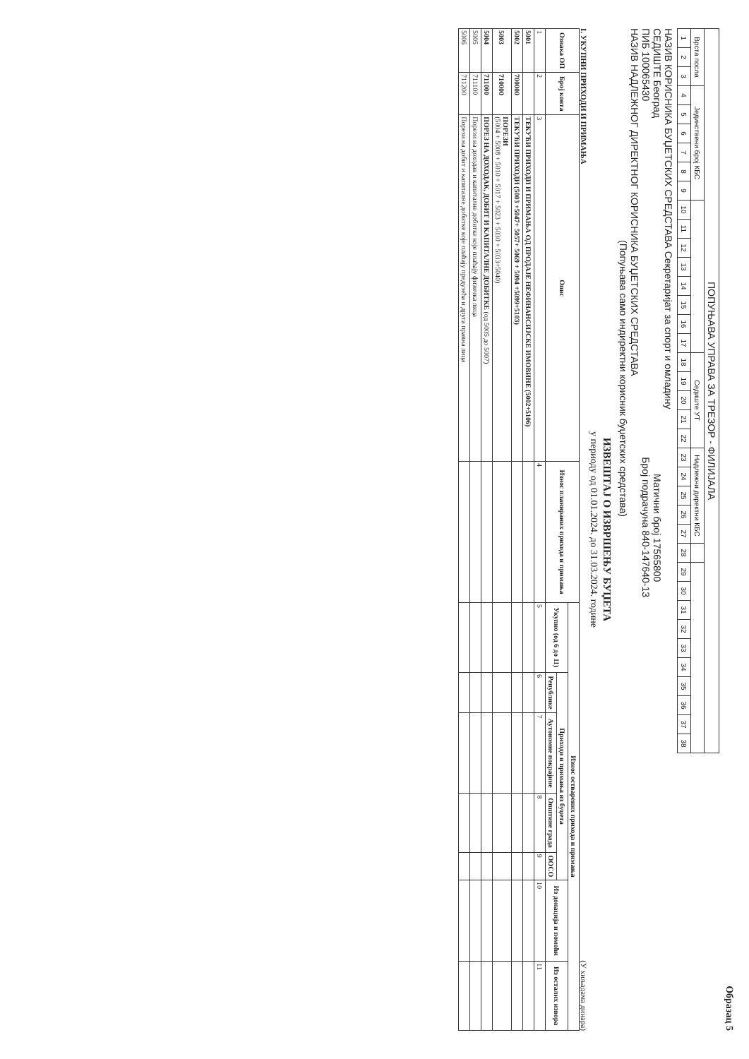Образац 5
| ПОПУЊАВА УПРАВА ЗА ТРЕЗОР - ФИЛИЈАЛА | | | | | | | | | | | | | | | | | | | | | | | | | | | | | | | | | | | | | |
| Врста посла | | | Јединствени број КБС | | | | | | | | | | | | | | Седиште УТ | | | | | Надлежни директни КБС | | | | | | | | | | | | | | | |
| 1 | 2 | 3 | 4 | 5 | 6 | 7 | 8 | 9 | 10 | 11 | 12 | 13 | 14 | 15 | 16 | 17 | 18 | 19 | 20 | 21 | 22 | 23 | 24 | 25 | 26 | 27 | 28 | 29 | 30 | 31 | 32 | 33 | 34 | 35 | 36 | 37 | 38 |
НАЗИВ КОРИСНИКА БУЏЕТСКИХ СРЕДСТАВА Секретаријат за спорт и омладину
СЕДИШТЕ Београд Матични број 17565800
ПИБ 100065430 Број подрачуна 840-147640-13
НАЗИВ НАДЛЕЖНОГ ДИРЕКТНОГ КОРИСНИКА БУЏЕТСКИХ СРЕДСТАВА
(Попуњава само индиректни корисник буџетских средстава)
ИЗВЕШТАЈ О ИЗВРШЕЊУ БУЏЕТА
у периоду од 01.01.2024. до 31.03.2024. године
I. УКУПНИ ПРИХОДИ И ПРИМАЊА (У хиљадама динара)
| Ознака ОП | Број конта | Опис | Износ планираних прихода и примања | Износ остварених прихода и примања | | | | | | |
| --- | --- | --- | --- | --- | --- | --- | --- | --- | --- | --- |
| | | | | Укупно (од 6 до 11) | Приходи и примања из буџета | | | | Из донација и помоћи | Из осталих извора |
| | | | | | Републике | Аутономне покрајине | Општине града | ООСО | | |
| 1 | 2 | 3 | 4 | 5 | 6 | 7 | 8 | 9 | 10 | 11 |
| 5001 | | ТЕКУЋИ ПРИХОДИ И ПРИМАЊА ОД ПРОДАЈЕ НЕФИНАНСИЈСКЕ ИМОВИНЕ (5002+5106) | | | | | | | | |
| 5002 | 700000 | ТЕКУЋИ ПРИХОДИ (5003 +5047+ 5057+ 5069 + 5094 +5099+5103) | | | | | | | | |
| 5003 | 710000 | ПОРЕЗИ (5004 + 5008 + 5010 + 5017 + 5023 + 5030 + 5033+5040) | | | | | | | | |
| 5004 | 711000 | ПОРЕЗ НА ДОХОДАК, ДОБИТ И КАПИТАЛНЕ ДОБИТКЕ (од 5005 до 5007) | | | | | | | | |
| 5005 | 711100 | Порези на доходак и капиталне добитке које плаћају физичка лица | | | | | | | | |
| 5006 | 711200 | Порези на добит и капиталне добитке које плаћају предузећа и друга правна лица | | | | | | | | |